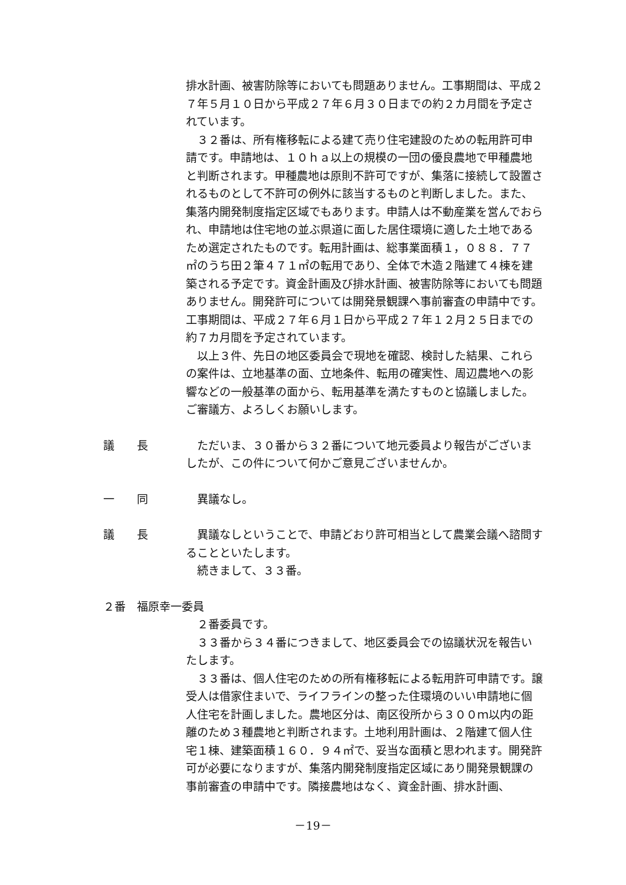排水計画、被害防除等においても問題ありません。工事期間は、平成２７年５月１０日から平成２７年６月３０日までの約２カ月間を予定されています。
３２番は、所有権移転による建て売り住宅建設のための転用許可申請です。申請地は、１０ｈａ以上の規模の一団の優良農地で甲種農地と判断されます。甲種農地は原則不許可ですが、集落に接続して設置されるものとして不許可の例外に該当するものと判断しました。また、集落内開発制度指定区域でもあります。申請人は不動産業を営んでおられ、申請地は住宅地の並ぶ県道に面した居住環境に適した土地であるため選定されたものです。転用計画は、総事業面積１，０８８．７７㎡のうち田２筆４７１㎡の転用であり、全体で木造２階建て４棟を建築される予定です。資金計画及び排水計画、被害防除等においても問題ありません。開発許可については開発景観課へ事前審査の申請中です。工事期間は、平成２７年６月１日から平成２７年１２月２５日までの約７カ月間を予定されています。
以上３件、先日の地区委員会で現地を確認、検討した結果、これらの案件は、立地基準の面、立地条件、転用の確実性、周辺農地への影響などの一般基準の面から、転用基準を満たすものと協議しました。ご審議方、よろしくお願いします。
議　　長
ただいま、３０番から３２番について地元委員より報告がございましたが、この件について何かご意見ございませんか。
一　　同
異議なし。
議　　長
異議なしということで、申請どおり許可相当として農業会議へ諮問することといたします。
続きまして、３３番。
２番　福原幸一委員
２番委員です。
３３番から３４番につきまして、地区委員会での協議状況を報告いたします。
３３番は、個人住宅のための所有権移転による転用許可申請です。譲受人は借家住まいで、ライフラインの整った住環境のいい申請地に個人住宅を計画しました。農地区分は、南区役所から３００ｍ以内の距離のため３種農地と判断されます。土地利用計画は、２階建て個人住宅１棟、建築面積１６０．９４㎡で、妥当な面積と思われます。開発許可が必要になりますが、集落内開発制度指定区域にあり開発景観課の事前審査の申請中です。隣接農地はなく、資金計画、排水計画、
－19－